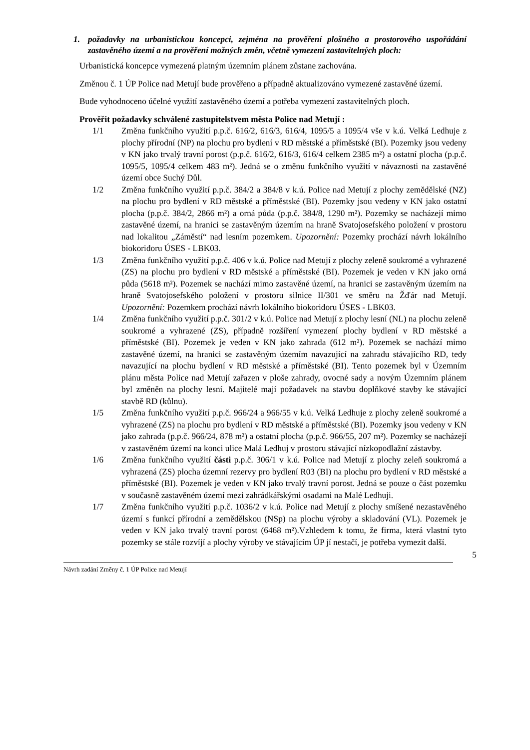1. požadavky na urbanistickou koncepci, zejména na prověření plošného a prostorového uspořádání zastavěného území a na prověření možných změn, včetně vymezení zastavitelných ploch:
Urbanistická koncepce vymezená platným územním plánem zůstane zachována.
Změnou č. 1 ÚP Police nad Metují bude prověřeno a případně aktualizováno vymezené zastavěné území.
Bude vyhodnoceno účelné využití zastavěného území a potřeba vymezení zastavitelných ploch.
Prověřit požadavky schválené zastupitelstvem města Police nad Metují :
1/1 Změna funkčního využití p.p.č. 616/2, 616/3, 616/4, 1095/5 a 1095/4 vše v k.ú. Velká Ledhuje z plochy přírodní (NP) na plochu pro bydlení v RD městské a příměstské (BI). Pozemky jsou vedeny v KN jako trvalý travní porost (p.p.č. 616/2, 616/3, 616/4 celkem 2385 m²) a ostatní plocha (p.p.č. 1095/5, 1095/4 celkem 483 m²). Jedná se o změnu funkčního využití v návaznosti na zastavěné území obce Suchý Důl.
1/2 Změna funkčního využití p.p.č. 384/2 a 384/8 v k.ú. Police nad Metují z plochy zemědělské (NZ) na plochu pro bydlení v RD městské a příměstské (BI). Pozemky jsou vedeny v KN jako ostatní plocha (p.p.č. 384/2, 2866 m²) a orná půda (p.p.č. 384/8, 1290 m²). Pozemky se nacházejí mimo zastavěné území, na hranici se zastavěným územím na hraně Svatojosefského položení v prostoru nad lokalitou „Záměstí“ nad lesním pozemkem. Upozornění: Pozemky prochází návrh lokálního biokoridoru ÚSES - LBK03.
1/3 Změna funkčního využití p.p.č. 406 v k.ú. Police nad Metují z plochy zeleně soukromé a vyhrazené (ZS) na plochu pro bydlení v RD městské a příměstské (BI). Pozemek je veden v KN jako orná půda (5618 m²). Pozemek se nachází mimo zastavěné území, na hranici se zastavěným územím na hraně Svatojosefského položení v prostoru silnice II/301 ve směru na Žďár nad Metují. Upozornění: Pozemkem prochází návrh lokálního biokoridoru ÚSES - LBK03.
1/4 Změna funkčního využití p.p.č. 301/2 v k.ú. Police nad Metují z plochy lesní (NL) na plochu zeleně soukromé a vyhrazené (ZS), případně rozšíření vymezení plochy bydlení v RD městské a příměstské (BI). Pozemek je veden v KN jako zahrada (612 m²). Pozemek se nachází mimo zastavěné území, na hranici se zastavěným územím navazující na zahradu stávajícího RD, tedy navazující na plochu bydlení v RD městské a příměstské (BI). Tento pozemek byl v Územním plánu města Police nad Metují zařazen v ploše zahrady, ovocné sady a novým Územním plánem byl změněn na plochy lesní. Majitelé mají požadavek na stavbu doplňkové stavby ke stávající stavbě RD (kůlnu).
1/5 Změna funkčního využití p.p.č. 966/24 a 966/55 v k.ú. Velká Ledhuje z plochy zeleně soukromé a vyhrazené (ZS) na plochu pro bydlení v RD městské a příměstské (BI). Pozemky jsou vedeny v KN jako zahrada (p.p.č. 966/24, 878 m²) a ostatní plocha (p.p.č. 966/55, 207 m²). Pozemky se nacházejí v zastavěném území na konci ulice Malá Ledhuj v prostoru stávající nízkopodlažní zástavby.
1/6 Změna funkčního využití části p.p.č. 306/1 v k.ú. Police nad Metují z plochy zeleň soukromá a vyhrazená (ZS) plocha územní rezervy pro bydlení R03 (BI) na plochu pro bydlení v RD městské a příměstské (BI). Pozemek je veden v KN jako trvalý travní porost. Jedná se pouze o část pozemku v současně zastavěném území mezi zahrádkářskými osadami na Malé Ledhuji.
1/7 Změna funkčního využití p.p.č. 1036/2 v k.ú. Police nad Metují z plochy smíšené nezastavěného území s funkcí přírodní a zemědělskou (NSp) na plochu výroby a skladování (VL). Pozemek je veden v KN jako trvalý travní porost (6468 m²).Vzhledem k tomu, že firma, která vlastní tyto pozemky se stále rozvíjí a plochy výroby ve stávajícím ÚP jí nestačí, je potřeba vymezit další.
5
Návrh zadání Změny č. 1 ÚP Police nad Metují